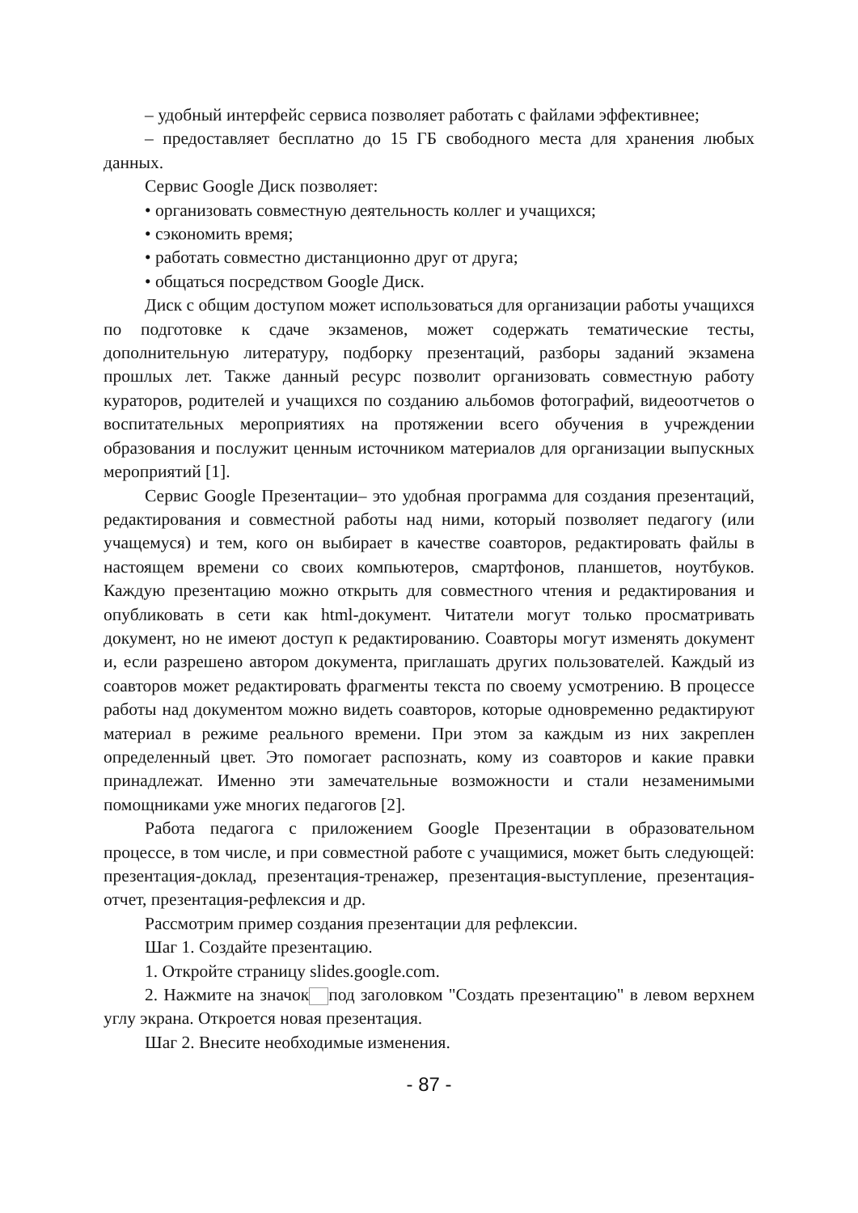– удобный интерфейс сервиса позволяет работать с файлами эффективнее;
– предоставляет бесплатно до 15 ГБ свободного места для хранения любых данных.
Сервис Google Диск позволяет:
• организовать совместную деятельность коллег и учащихся;
• сэкономить время;
• работать совместно дистанционно друг от друга;
• общаться посредством Google Диск.
Диск с общим доступом может использоваться для организации работы учащихся по подготовке к сдаче экзаменов, может содержать тематические тесты, дополнительную литературу, подборку презентаций, разборы заданий экзамена прошлых лет. Также данный ресурс позволит организовать совместную работу кураторов, родителей и учащихся по созданию альбомов фотографий, видеоотчетов о воспитательных мероприятиях на протяжении всего обучения в учреждении образования и послужит ценным источником материалов для организации выпускных мероприятий [1].
Сервис Google Презентации– это удобная программа для создания презентаций, редактирования и совместной работы над ними, который позволяет педагогу (или учащемуся) и тем, кого он выбирает в качестве соавторов, редактировать файлы в настоящем времени со своих компьютеров, смартфонов, планшетов, ноутбуков. Каждую презентацию можно открыть для совместного чтения и редактирования и опубликовать в сети как html-документ. Читатели могут только просматривать документ, но не имеют доступ к редактированию. Соавторы могут изменять документ и, если разрешено автором документа, приглашать других пользователей. Каждый из соавторов может редактировать фрагменты текста по своему усмотрению. В процессе работы над документом можно видеть соавторов, которые одновременно редактируют материал в режиме реального времени. При этом за каждым из них закреплен определенный цвет. Это помогает распознать, кому из соавторов и какие правки принадлежат. Именно эти замечательные возможности и стали незаменимыми помощниками уже многих педагогов [2].
Работа педагога с приложением Google Презентации в образовательном процессе, в том числе, и при совместной работе с учащимися, может быть следующей: презентация-доклад, презентация-тренажер, презентация-выступление, презентация-отчет, презентация-рефлексия и др.
Рассмотрим пример создания презентации для рефлексии.
Шаг 1. Создайте презентацию.
1. Откройте страницу slides.google.com.
2. Нажмите на значок под заголовком "Создать презентацию" в левом верхнем углу экрана. Откроется новая презентация.
Шаг 2. Внесите необходимые изменения.
- 87 -